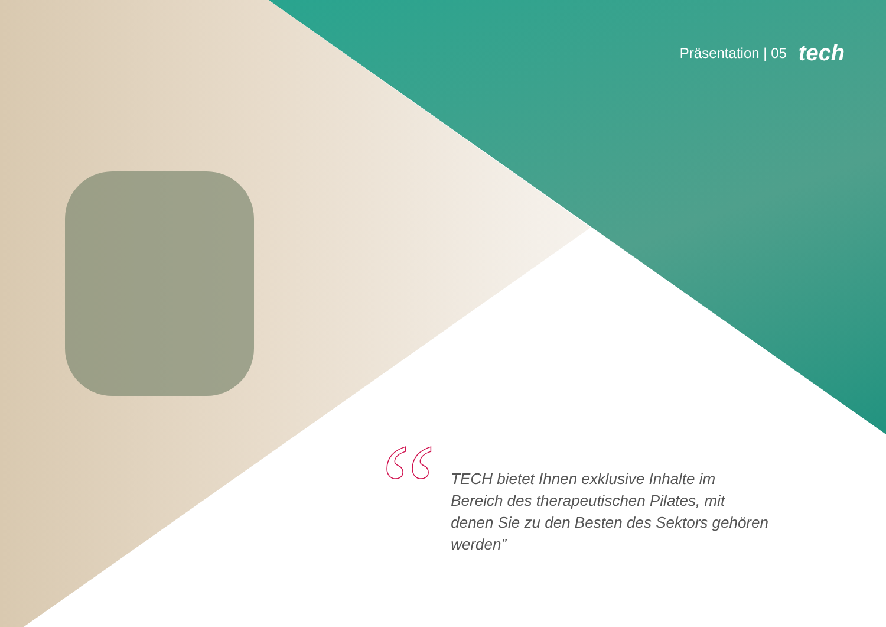Präsentation | 05 tech
“
TECH bietet Ihnen exklusive Inhalte im Bereich des therapeutischen Pilates, mit denen Sie zu den Besten des Sektors gehören werden”